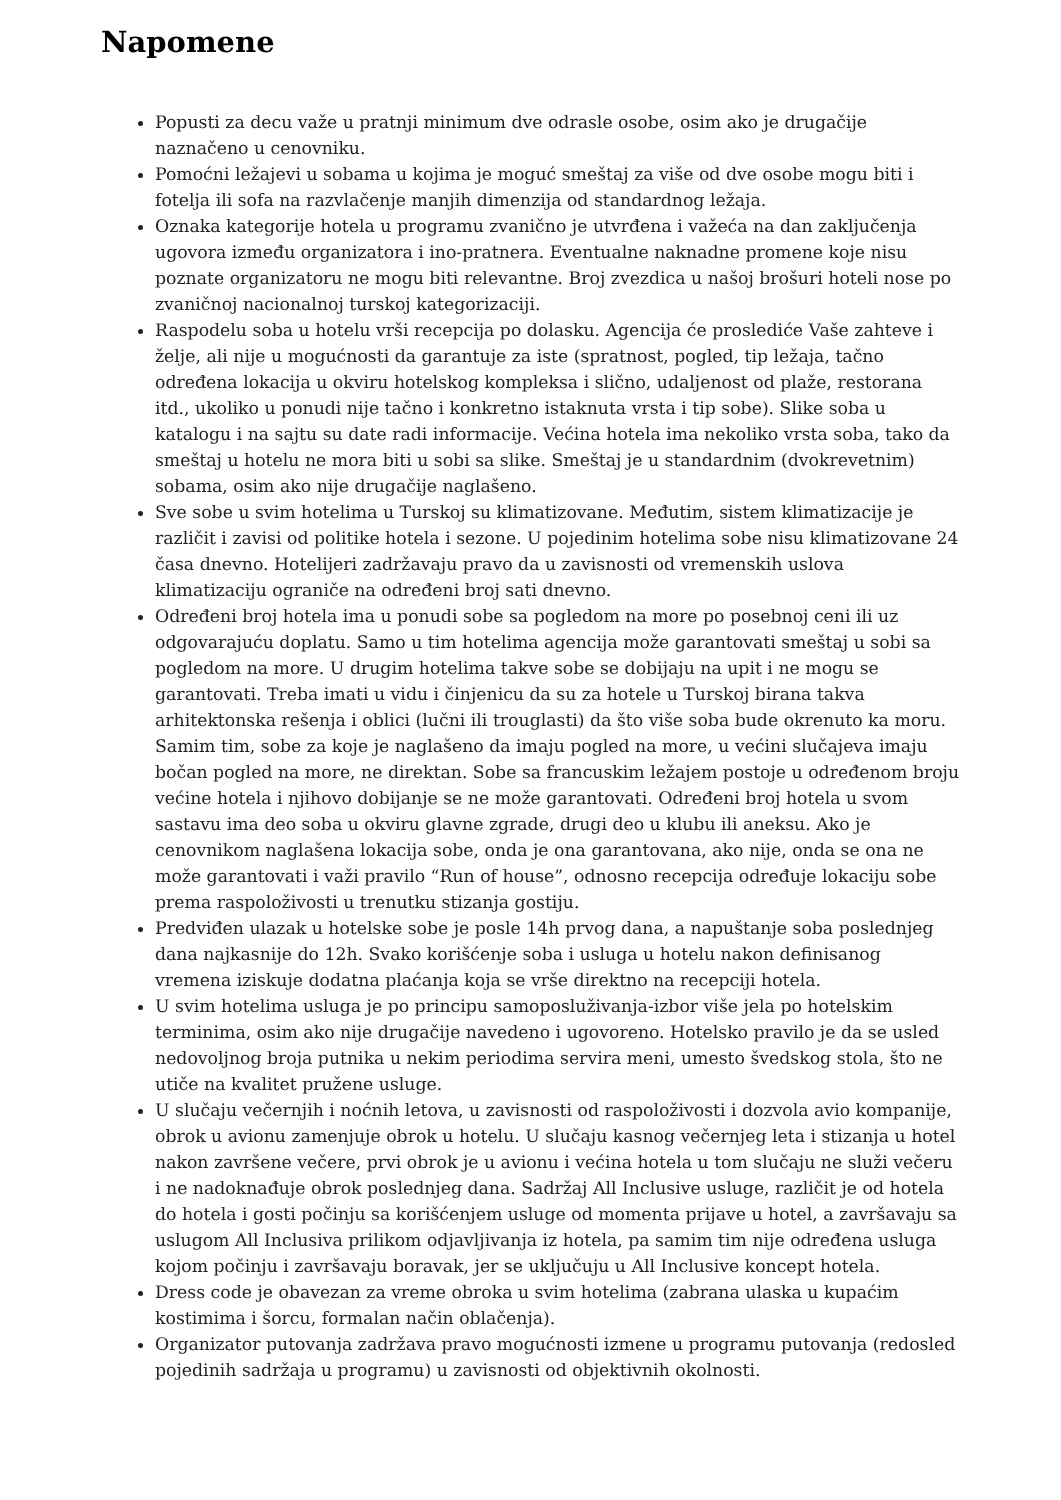Napomene
Popusti za decu važe u pratnji minimum dve odrasle osobe, osim ako je drugačije naznačeno u cenovniku.
Pomoćni ležajevi u sobama u kojima je moguć smeštaj za više od dve osobe mogu biti i fotelja ili sofa na razvlačenje manjih dimenzija od standardnog ležaja.
Oznaka kategorije hotela u programu zvanično je utvrđena i važeća na dan zaključenja ugovora između organizatora i ino-pratnera. Eventualne naknadne promene koje nisu poznate organizatoru ne mogu biti relevantne. Broj zvezdica u našoj brošuri hoteli nose po zvaničnoj nacionalnoj turskoj kategorizaciji.
Raspodelu soba u hotelu vrši recepcija po dolasku. Agencija će proslediće Vaše zahteve i želje, ali nije u mogućnosti da garantuje za iste (spratnost, pogled, tip ležaja, tačno određena lokacija u okviru hotelskog kompleksa i slično, udaljenost od plaže, restorana itd., ukoliko u ponudi nije tačno i konkretno istaknuta vrsta i tip sobe). Slike soba u katalogu i na sajtu su date radi informacije. Većina hotela ima nekoliko vrsta soba, tako da smeštaj u hotelu ne mora biti u sobi sa slike. Smeštaj je u standardnim (dvokrevetnim) sobama, osim ako nije drugačije naglašeno.
Sve sobe u svim hotelima u Turskoj su klimatizovane. Međutim, sistem klimatizacije je različit i zavisi od politike hotela i sezone. U pojedinim hotelima sobe nisu klimatizovane 24 časa dnevno. Hotelijeri zadržavaju pravo da u zavisnosti od vremenskih uslova klimatizaciju ograniče na određeni broj sati dnevno.
Određeni broj hotela ima u ponudi sobe sa pogledom na more po posebnoj ceni ili uz odgovarajuću doplatu. Samo u tim hotelima agencija može garantovati smeštaj u sobi sa pogledom na more. U drugim hotelima takve sobe se dobijaju na upit i ne mogu se garantovati. Treba imati u vidu i činjenicu da su za hotele u Turskoj birana takva arhitektonska rešenja i oblici (lučni ili trouglasti) da što više soba bude okrenuto ka moru. Samim tim, sobe za koje je naglašeno da imaju pogled na more, u većini slučajeva imaju bočan pogled na more, ne direktan. Sobe sa francuskim ležajem postoje u određenom broju većine hotela i njihovo dobijanje se ne može garantovati. Određeni broj hotela u svom sastavu ima deo soba u okviru glavne zgrade, drugi deo u klubu ili aneksu. Ako je cenovnikom naglašena lokacija sobe, onda je ona garantovana, ako nije, onda se ona ne može garantovati i važi pravilo “Run of house”, odnosno recepcija određuje lokaciju sobe prema raspoloživosti u trenutku stizanja gostiju.
Predviđen ulazak u hotelske sobe je posle 14h prvog dana, a napuštanje soba poslednjeg dana najkasnije do 12h. Svako korišćenje soba i usluga u hotelu nakon definisanog vremena iziskuje dodatna plaćanja koja se vrše direktno na recepciji hotela.
U svim hotelima usluga je po principu samoposluživanja-izbor više jela po hotelskim terminima, osim ako nije drugačije navedeno i ugovoreno. Hotelsko pravilo je da se usled nedovoljnog broja putnika u nekim periodima servira meni, umesto švedskog stola, što ne utiče na kvalitet pružene usluge.
U slučaju večernjih i noćnih letova, u zavisnosti od raspoloživosti i dozvola avio kompanije, obrok u avionu zamenjuje obrok u hotelu. U slučaju kasnog večernjeg leta i stizanja u hotel nakon završene večere, prvi obrok je u avionu i većina hotela u tom slučaju ne služi večeru i ne nadoknađuje obrok poslednjeg dana. Sadržaj All Inclusive usluge, različit je od hotela do hotela i gosti počinju sa korišćenjem usluge od momenta prijave u hotel, a završavaju sa uslugom All Inclusiva prilikom odjavljivanja iz hotela, pa samim tim nije određena usluga kojom počinju i završavaju boravak, jer se uključuju u All Inclusive koncept hotela.
Dress code je obavezan za vreme obroka u svim hotelima (zabrana ulaska u kupaćim kostimima i šorcu, formalan način oblačenja).
Organizator putovanja zadržava pravo mogućnosti izmene u programu putovanja (redosled pojedinih sadržaja u programu) u zavisnosti od objektivnih okolnosti.